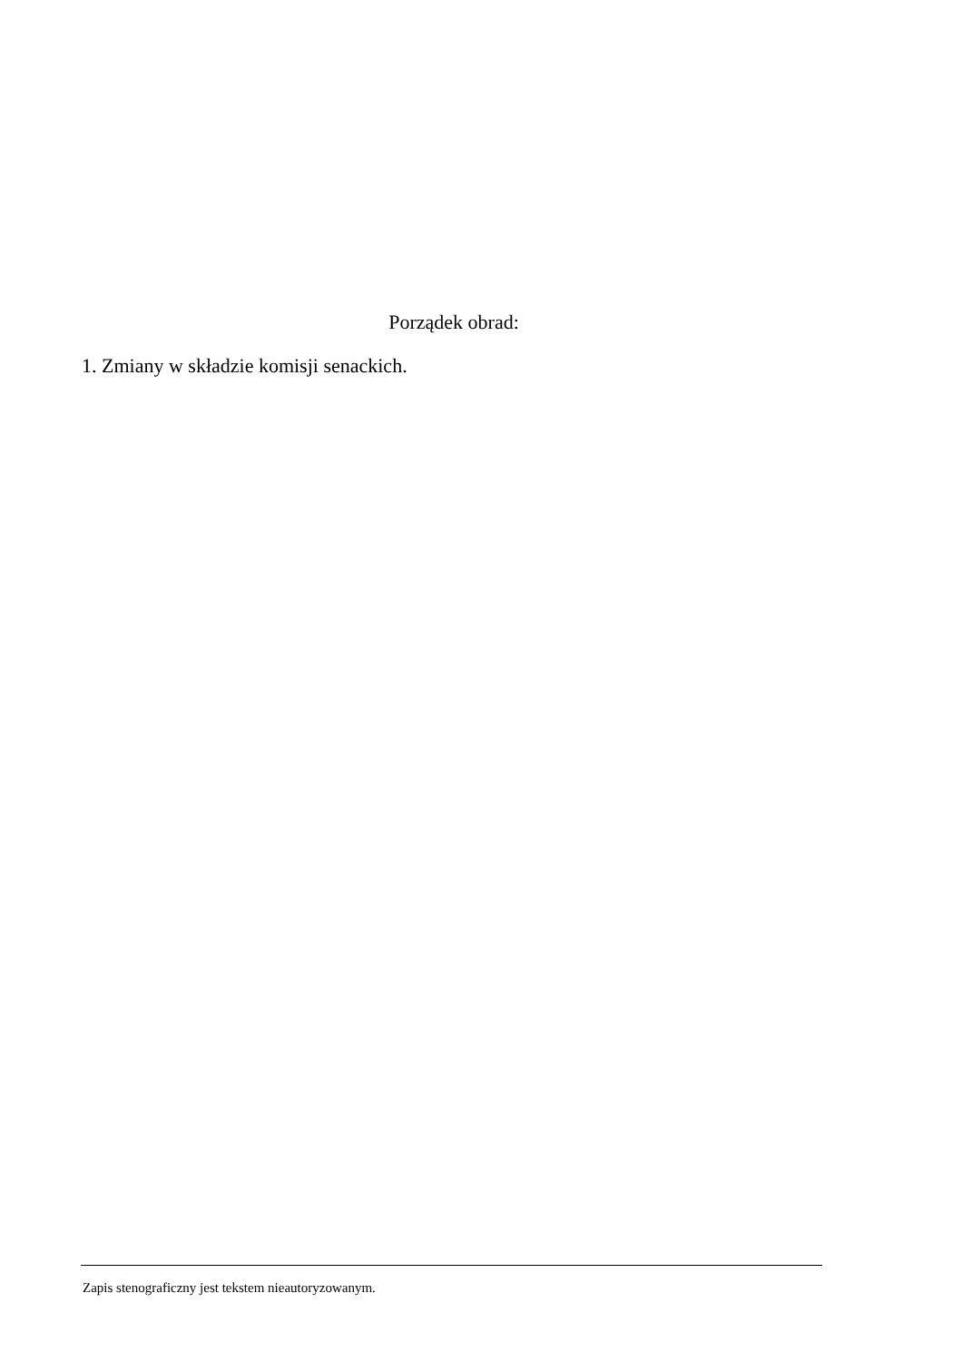Porządek obrad:
1. Zmiany w składzie komisji senackich.
Zapis stenograficzny jest tekstem nieautoryzowanym.